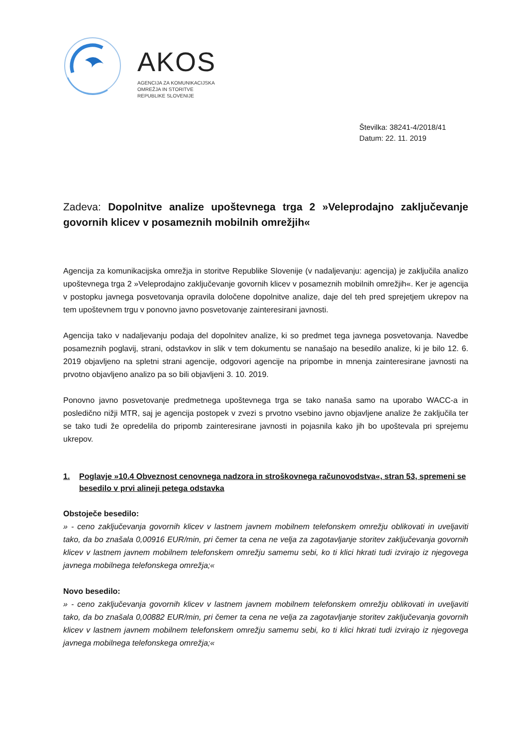AKOS
AGENCIJA ZA KOMUNIKACIJSKA
OMREŽJA IN STORITVE
REPUBLIKE SLOVENIJE
Številka: 38241-4/2018/41
Datum: 22. 11. 2019
Zadeva: Dopolnitve analize upoštevnega trga 2 »Veleprodajno zaključevanje govornih klicev v posameznih mobilnih omrežjih«
Agencija za komunikacijska omrežja in storitve Republike Slovenije (v nadaljevanju: agencija) je zaključila analizo upoštevnega trga 2 »Veleprodajno zaključevanje govornih klicev v posameznih mobilnih omrežjih«. Ker je agencija v postopku javnega posvetovanja opravila določene dopolnitve analize, daje del teh pred sprejetjem ukrepov na tem upoštevnem trgu v ponovno javno posvetovanje zainteresirani javnosti.
Agencija tako v nadaljevanju podaja del dopolnitev analize, ki so predmet tega javnega posvetovanja. Navedbe posameznih poglavij, strani, odstavkov in slik v tem dokumentu se nanašajo na besedilo analize, ki je bilo 12. 6. 2019 objavljeno na spletni strani agencije, odgovori agencije na pripombe in mnenja zainteresirane javnosti na prvotno objavljeno analizo pa so bili objavljeni 3. 10. 2019.
Ponovno javno posvetovanje predmetnega upoštevnega trga se tako nanaša samo na uporabo WACC-a in posledično nižji MTR, saj je agencija postopek v zvezi s prvotno vsebino javno objavljene analize že zaključila ter se tako tudi že opredelila do pripomb zainteresirane javnosti in pojasnila kako jih bo upoštevala pri sprejemu ukrepov.
1. Poglavje »10.4 Obveznost cenovnega nadzora in stroškovnega računovodstva«, stran 53, spremeni se besedilo v prvi alineji petega odstavka
Obstoječe besedilo:
» - ceno zaključevanja govornih klicev v lastnem javnem mobilnem telefonskem omrežju oblikovati in uveljaviti tako, da bo znašala 0,00916 EUR/min, pri čemer ta cena ne velja za zagotavljanje storitev zaključevanja govornih klicev v lastnem javnem mobilnem telefonskem omrežju samemu sebi, ko ti klici hkrati tudi izvirajo iz njegovega javnega mobilnega telefonskega omrežja;«
Novo besedilo:
» - ceno zaključevanja govornih klicev v lastnem javnem mobilnem telefonskem omrežju oblikovati in uveljaviti tako, da bo znašala 0,00882 EUR/min, pri čemer ta cena ne velja za zagotavljanje storitev zaključevanja govornih klicev v lastnem javnem mobilnem telefonskem omrežju samemu sebi, ko ti klici hkrati tudi izvirajo iz njegovega javnega mobilnega telefonskega omrežja;«